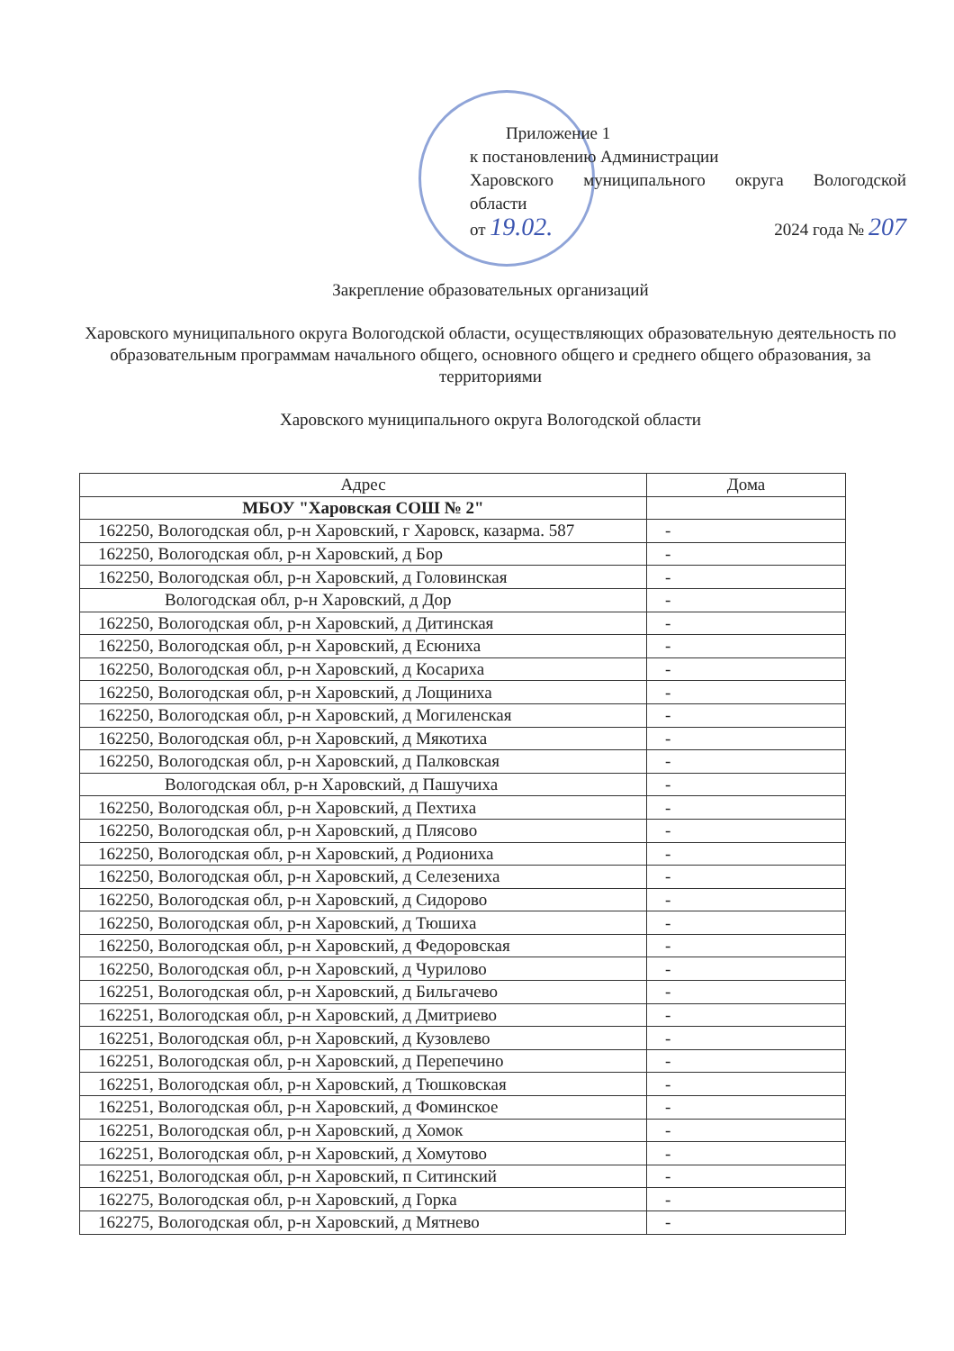Приложение 1
к постановлению Администрации
Харовского муниципального округа Вологодской
области
от 19.02. 2024 года № 207
Закрепление образовательных организаций
Харовского муниципального округа Вологодской области, осуществляющих образовательную деятельность по образовательным программам начального общего, основного общего и среднего общего образования, за территориями
Харовского муниципального округа Вологодской области
| Адрес | Дома |
| --- | --- |
| МБОУ "Харовская СОШ № 2" | |
| 162250, Вологодская обл, р-н Харовский, г Харовск, казарма. 587 | - |
| 162250, Вологодская обл, р-н Харовский, д Бор | - |
| 162250, Вологодская обл, р-н Харовский, д Головинская | - |
| Вологодская обл, р-н Харовский, д Дор | - |
| 162250, Вологодская обл, р-н Харовский, д Дитинская | - |
| 162250, Вологодская обл, р-н Харовский, д Есюниха | - |
| 162250, Вологодская обл, р-н Харовский, д Косариха | - |
| 162250, Вологодская обл, р-н Харовский, д Лощиниха | - |
| 162250, Вологодская обл, р-н Харовский, д Могиленская | - |
| 162250, Вологодская обл, р-н Харовский, д Мякотиха | - |
| 162250, Вологодская обл, р-н Харовский, д Палковская | - |
| Вологодская обл, р-н Харовский, д Пашучиха | - |
| 162250, Вологодская обл, р-н Харовский, д Пехтиха | - |
| 162250, Вологодская обл, р-н Харовский, д Плясово | - |
| 162250, Вологодская обл, р-н Харовский, д Родиониха | - |
| 162250, Вологодская обл, р-н Харовский, д Селезениха | - |
| 162250, Вологодская обл, р-н Харовский, д Сидорово | - |
| 162250, Вологодская обл, р-н Харовский, д Тюшиха | - |
| 162250, Вологодская обл, р-н Харовский, д Федоровская | - |
| 162250, Вологодская обл, р-н Харовский, д Чурилово | - |
| 162251, Вологодская обл, р-н Харовский, д Бильгачево | - |
| 162251, Вологодская обл, р-н Харовский, д Дмитриево | - |
| 162251, Вологодская обл, р-н Харовский, д Кузовлево | - |
| 162251, Вологодская обл, р-н Харовский, д Перепечино | - |
| 162251, Вологодская обл, р-н Харовский, д Тюшковская | - |
| 162251, Вологодская обл, р-н Харовский, д Фоминское | - |
| 162251, Вологодская обл, р-н Харовский, д Хомок | - |
| 162251, Вологодская обл, р-н Харовский, д Хомутово | - |
| 162251, Вологодская обл, р-н Харовский, п Ситинский | - |
| 162275, Вологодская обл, р-н Харовский, д Горка | - |
| 162275, Вологодская обл, р-н Харовский, д Мятнево | - |